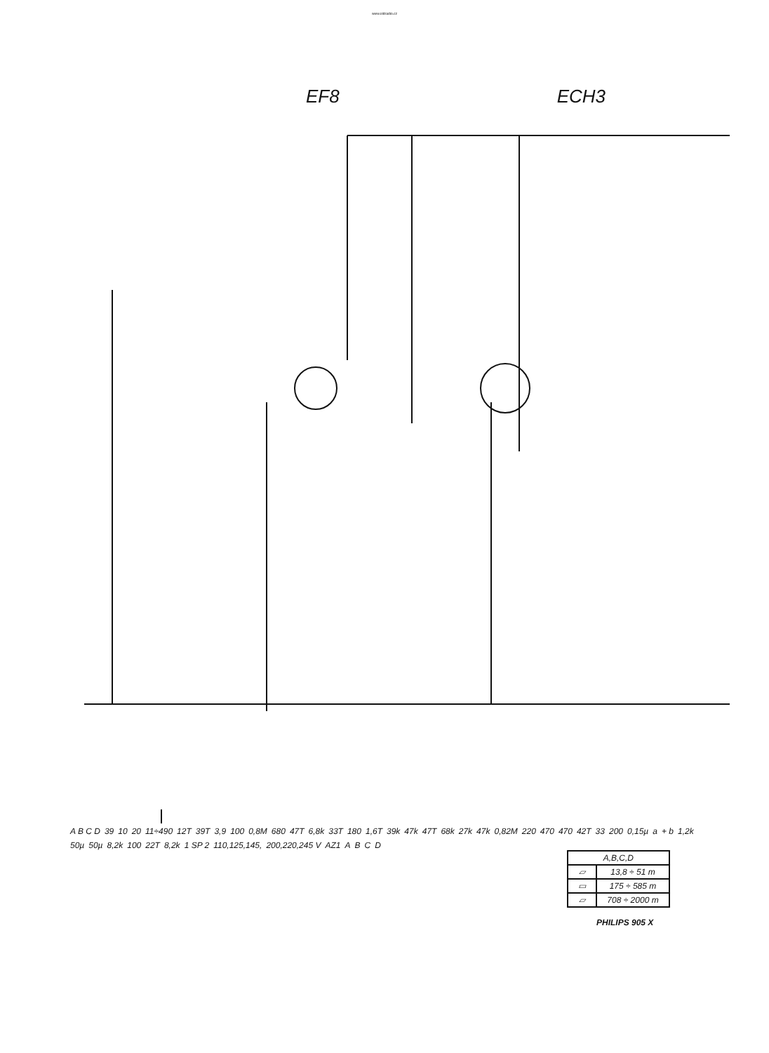www.oldradio.cz
EF8 ECH3
A B C D 39 10 20 11÷490 12T 39T 3,9 100 0,8M 680 47T 6,8k 33T 180 1,6T 39k 47k 47T 68k 27k 47k 0,82M 220 470 470 42T 33 200 0,15µ a + b 1,2k 50µ 50µ 8,2k 100 22T 8,2k 1 SP 2 110,125,145, 200,220,245 V AZ1 ABCD
| A,B,C,D | |
| --- | --- |
| ▱ | 13,8 ÷ 51 m |
| ▭ | 175 ÷ 585 m |
| ▱ | 708 ÷ 2000 m |
PHILIPS 905 X